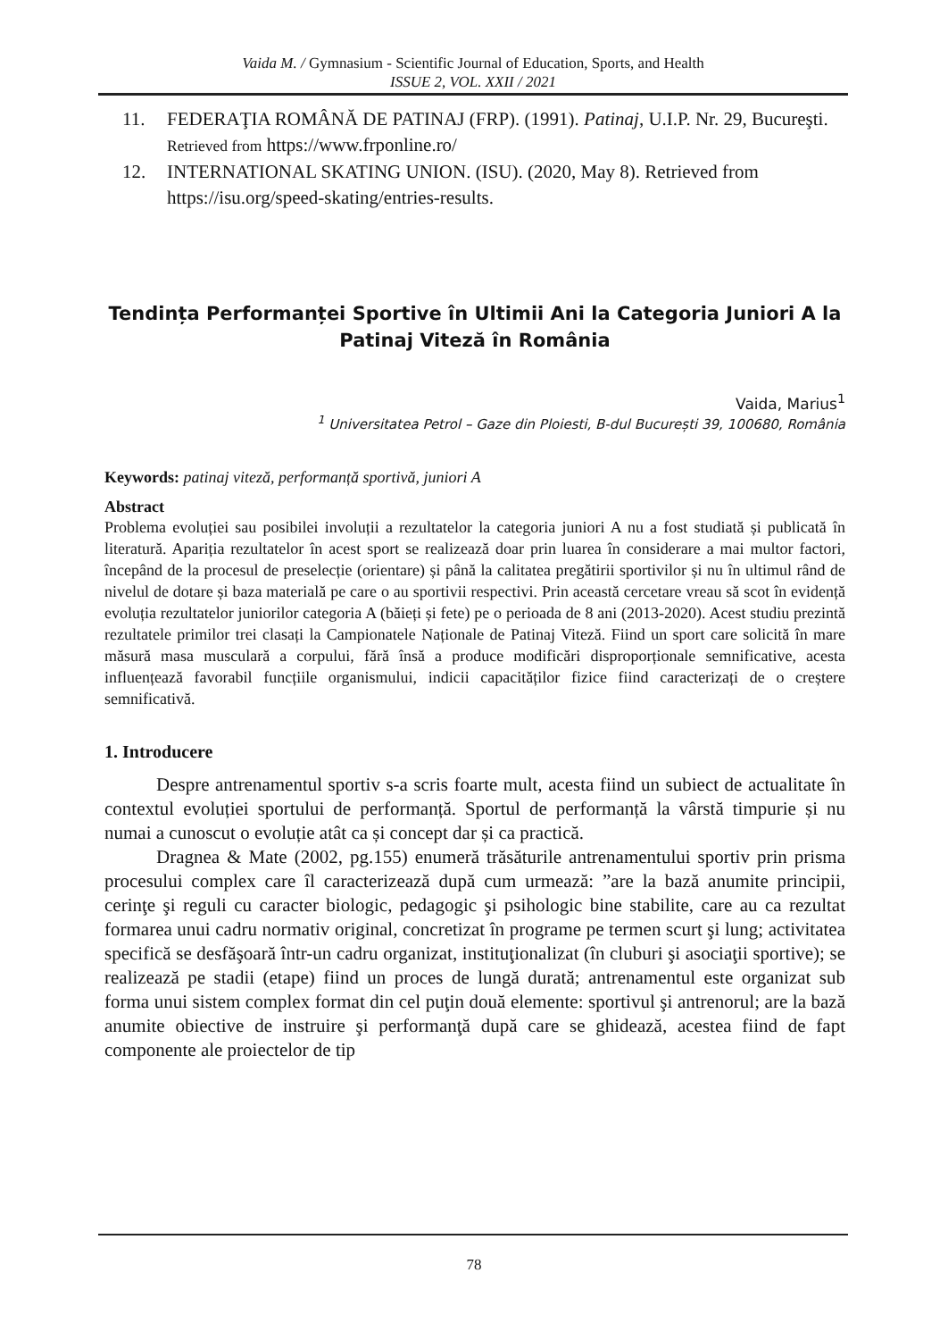Vaida M. / Gymnasium - Scientific Journal of Education, Sports, and Health
ISSUE 2, VOL. XXII / 2021
11. FEDERAŢIA ROMÂNĂ DE PATINAJ (FRP). (1991). Patinaj, U.I.P. Nr. 29, Bucureşti. Retrieved from https://www.frponline.ro/
12. INTERNATIONAL SKATING UNION. (ISU). (2020, May 8). Retrieved from https://isu.org/speed-skating/entries-results.
Tendința Performanței Sportive în Ultimii Ani la Categoria Juniori A la Patinaj Viteză în România
Vaida, Marius<sup>1</sup>
<sup>1</sup> Universitatea Petrol – Gaze din Ploiesti, B-dul București 39, 100680, România
Keywords: patinaj viteză, performanță sportivă, juniori A
Abstract
Problema evoluției sau posibilei involuții a rezultatelor la categoria juniori A nu a fost studiată și publicată în literatură. Apariția rezultatelor în acest sport se realizează doar prin luarea în considerare a mai multor factori, începând de la procesul de preselecție (orientare) și până la calitatea pregătirii sportivilor și nu în ultimul rând de nivelul de dotare și baza materială pe care o au sportivii respectivi. Prin această cercetare vreau să scot în evidență evoluția rezultatelor juniorilor categoria A (băieți și fete) pe o perioada de 8 ani (2013-2020). Acest studiu prezintă rezultatele primilor trei clasați la Campionatele Naționale de Patinaj Viteză. Fiind un sport care solicită în mare măsură masa musculară a corpului, fără însă a produce modificări disproporționale semnificative, acesta influențează favorabil funcțiile organismului, indicii capacităților fizice fiind caracterizați de o creștere semnificativă.
1. Introducere
Despre antrenamentul sportiv s-a scris foarte mult, acesta fiind un subiect de actualitate în contextul evoluției sportului de performanță. Sportul de performanță la vârstă timpurie și nu numai a cunoscut o evoluție atât ca și concept dar și ca practică.
Dragnea & Mate (2002, pg.155) enumeră trăsăturile antrenamentului sportiv prin prisma procesului complex care îl caracterizează după cum urmează: ”are la bază anumite principii, cerinţe şi reguli cu caracter biologic, pedagogic şi psihologic bine stabilite, care au ca rezultat formarea unui cadru normativ original, concretizat în programe pe termen scurt şi lung; activitatea specifică se desfăşoară într-un cadru organizat, instituţionalizat (în cluburi şi asociaţii sportive); se realizează pe stadii (etape) fiind un proces de lungă durată; antrenamentul este organizat sub forma unui sistem complex format din cel puţin două elemente: sportivul şi antrenorul; are la bază anumite obiective de instruire şi performanţă după care se ghidează, acestea fiind de fapt componente ale proiectelor de tip
78